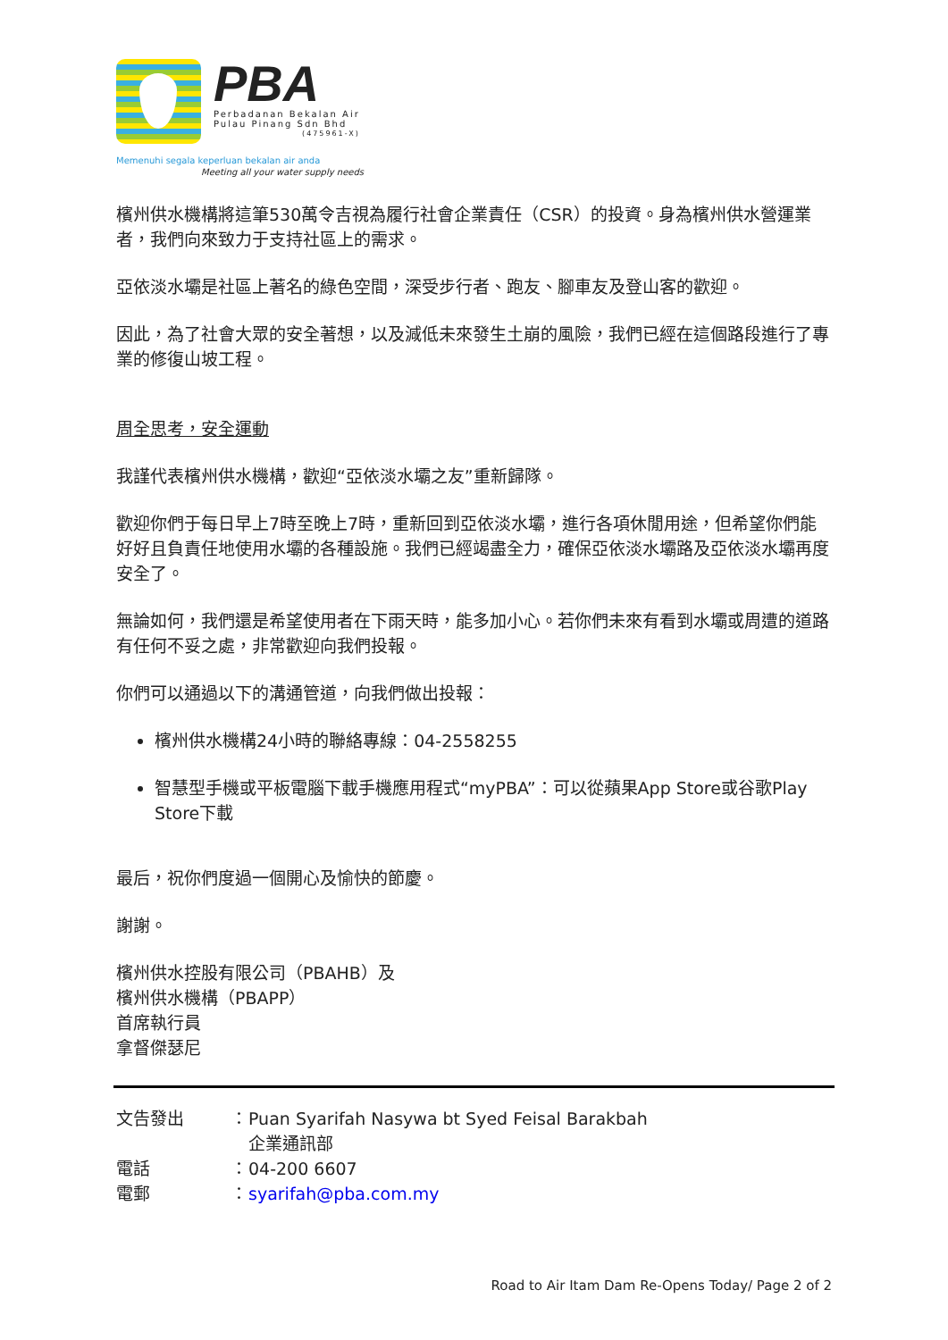PBA
Perbadanan Bekalan Air
Pulau Pinang Sdn Bhd
(475961-X)
Memenuhi segala keperluan bekalan air anda
Meeting all your water supply needs
檳州供水機構將這筆530萬令吉視為履行社會企業責任（CSR）的投資。身為檳州供水營運業者，我們向來致力于支持社區上的需求。
亞依淡水壩是社區上著名的綠色空間，深受步行者、跑友、腳車友及登山客的歡迎。
因此，為了社會大眾的安全著想，以及減低未來發生土崩的風險，我們已經在這個路段進行了專業的修復山坡工程。
周全思考，安全運動
我謹代表檳州供水機構，歡迎“亞依淡水壩之友”重新歸隊。
歡迎你們于每日早上7時至晚上7時，重新回到亞依淡水壩，進行各項休閒用途，但希望你們能好好且負責任地使用水壩的各種設施。我們已經竭盡全力，確保亞依淡水壩路及亞依淡水壩再度安全了。
無論如何，我們還是希望使用者在下雨天時，能多加小心。若你們未來有看到水壩或周遭的道路有任何不妥之處，非常歡迎向我們投報。
你們可以通過以下的溝通管道，向我們做出投報：
檳州供水機構24小時的聯絡專線：04-2558255
智慧型手機或平板電腦下載手機應用程式“myPBA”：可以從蘋果App Store或谷歌Play Store下載
最后，祝你們度過一個開心及愉快的節慶。
謝謝。
檳州供水控股有限公司（PBAHB）及
檳州供水機構（PBAPP）
首席執行員
拿督傑瑟尼
| 文告發出 | ： | Puan Syarifah Nasywa bt Syed Feisal Barakbah 企業通訊部 |
| 電話 | ： | 04-200 6607 |
| 電郵 | ： | syarifah@pba.com.my |
Road to Air Itam Dam Re-Opens Today/ Page 2 of 2